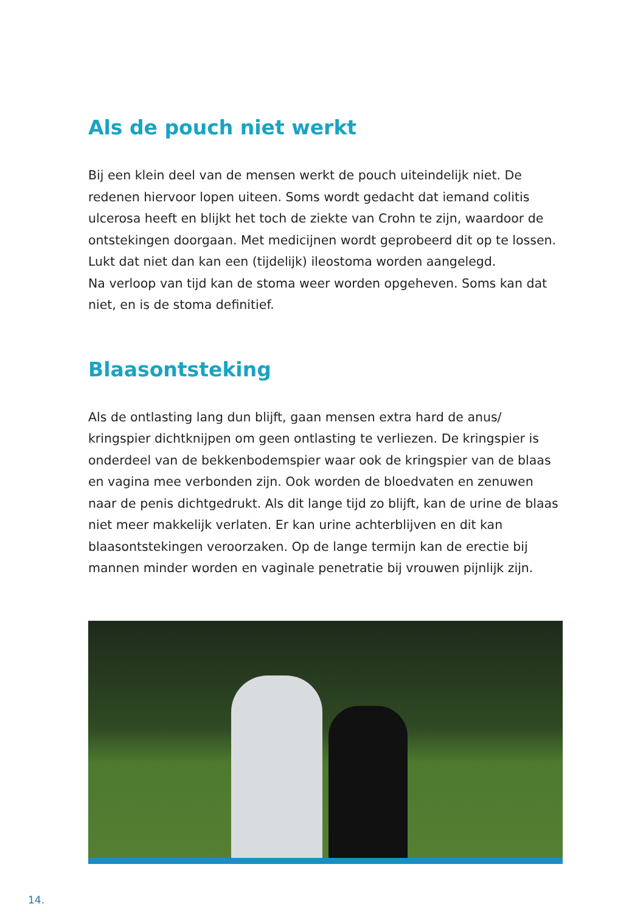Als de pouch niet werkt
Bij een klein deel van de mensen werkt de pouch uiteindelijk niet. De redenen hiervoor lopen uiteen. Soms wordt gedacht dat iemand colitis ulcerosa heeft en blijkt het toch de ziekte van Crohn te zijn, waardoor de ontstekingen doorgaan. Met medicijnen wordt geprobeerd dit op te lossen. Lukt dat niet dan kan een (tijdelijk) ileostoma worden aangelegd.
Na verloop van tijd kan de stoma weer worden opgeheven. Soms kan dat niet, en is de stoma definitief.
Blaasontsteking
Als de ontlasting lang dun blijft, gaan mensen extra hard de anus/ kringspier dichtknijpen om geen ontlasting te verliezen. De kringspier is onderdeel van de bekkenbodemspier waar ook de kringspier van de blaas en vagina mee verbonden zijn. Ook worden de bloedvaten en zenuwen naar de penis dichtgedrukt. Als dit lange tijd zo blijft, kan de urine de blaas niet meer makkelijk verlaten. Er kan urine achterblijven en dit kan blaasontstekingen veroorzaken. Op de lange termijn kan de erectie bij mannen minder worden en vaginale penetratie bij vrouwen pijnlijk zijn.
14.